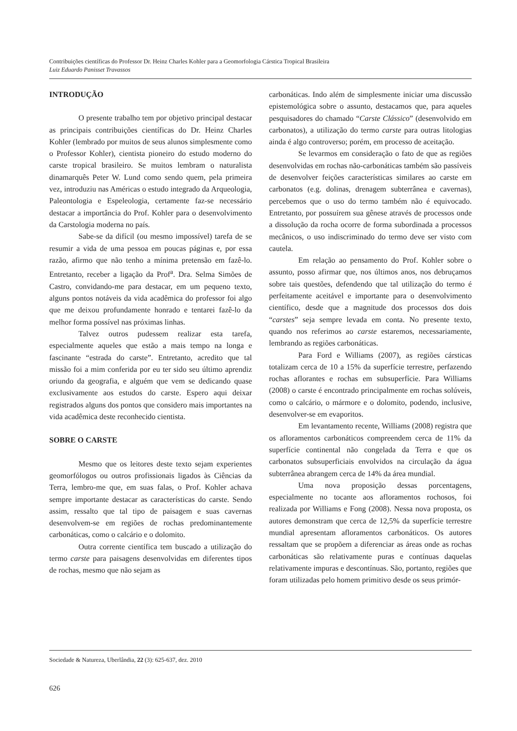Contribuições científicas do Professor Dr. Heinz Charles Kohler para a Geomorfologia Cárstica Tropical Brasileira
Luiz Eduardo Panisset Travassos
INTRODUÇÃO
O presente trabalho tem por objetivo principal destacar as principais contribuições científicas do Dr. Heinz Charles Kohler (lembrado por muitos de seus alunos simplesmente como o Professor Kohler), cientista pioneiro do estudo moderno do carste tropical brasileiro. Se muitos lembram o naturalista dinamarquês Peter W. Lund como sendo quem, pela primeira vez, introduziu nas Américas o estudo integrado da Arqueologia, Paleontologia e Espeleologia, certamente faz-se necessário destacar a importância do Prof. Kohler para o desenvolvimento da Carstologia moderna no país.
Sabe-se da difícil (ou mesmo impossível) tarefa de se resumir a vida de uma pessoa em poucas páginas e, por essa razão, afirmo que não tenho a mínima pretensão em fazê-lo. Entretanto, receber a ligação da Prof<sup>a</sup>. Dra. Selma Simões de Castro, convidando-me para destacar, em um pequeno texto, alguns pontos notáveis da vida acadêmica do professor foi algo que me deixou profundamente honrado e tentarei fazê-lo da melhor forma possível nas próximas linhas.
Talvez outros pudessem realizar esta tarefa, especialmente aqueles que estão a mais tempo na longa e fascinante “estrada do carste”. Entretanto, acredito que tal missão foi a mim conferida por eu ter sido seu último aprendiz oriundo da geografia, e alguém que vem se dedicando quase exclusivamente aos estudos do carste. Espero aqui deixar registrados alguns dos pontos que considero mais importantes na vida acadêmica deste reconhecido cientista.
SOBRE O CARSTE
Mesmo que os leitores deste texto sejam experientes geomorfólogos ou outros profissionais ligados às Ciências da Terra, lembro-me que, em suas falas, o Prof. Kohler achava sempre importante destacar as características do carste. Sendo assim, ressalto que tal tipo de paisagem e suas cavernas desenvolvem-se em regiões de rochas predominantemente carbonáticas, como o calcário e o dolomito.
Outra corrente científica tem buscado a utilização do termo carste para paisagens desenvolvidas em diferentes tipos de rochas, mesmo que não sejam as
carbonáticas. Indo além de simplesmente iniciar uma discussão epistemológica sobre o assunto, destacamos que, para aqueles pesquisadores do chamado “Carste Clássico” (desenvolvido em carbonatos), a utilização do termo carste para outras litologias ainda é algo controverso; porém, em processo de aceitação.
Se levarmos em consideração o fato de que as regiões desenvolvidas em rochas não-carbonáticas também são passíveis de desenvolver feições características similares ao carste em carbonatos (e.g. dolinas, drenagem subterrânea e cavernas), percebemos que o uso do termo também não é equivocado. Entretanto, por possuírem sua gênese através de processos onde a dissolução da rocha ocorre de forma subordinada a processos mecânicos, o uso indiscriminado do termo deve ser visto com cautela.
Em relação ao pensamento do Prof. Kohler sobre o assunto, posso afirmar que, nos últimos anos, nos debruçamos sobre tais questões, defendendo que tal utilização do termo é perfeitamente aceitável e importante para o desenvolvimento científico, desde que a magnitude dos processos dos dois “carstes” seja sempre levada em conta. No presente texto, quando nos referimos ao carste estaremos, necessariamente, lembrando as regiões carbonáticas.
Para Ford e Williams (2007), as regiões cársticas totalizam cerca de 10 a 15% da superfície terrestre, perfazendo rochas aflorantes e rochas em subsuperfície. Para Williams (2008) o carste é encontrado principalmente em rochas solúveis, como o calcário, o mármore e o dolomito, podendo, inclusive, desenvolver-se em evaporitos.
Em levantamento recente, Williams (2008) registra que os afloramentos carbonáticos compreendem cerca de 11% da superfície continental não congelada da Terra e que os carbonatos subsuperficiais envolvidos na circulação da água subterrânea abrangem cerca de 14% da área mundial.
Uma nova proposição dessas porcentagens, especialmente no tocante aos afloramentos rochosos, foi realizada por Williams e Fong (2008). Nessa nova proposta, os autores demonstram que cerca de 12,5% da superfície terrestre mundial apresentam afloramentos carbonáticos. Os autores ressaltam que se propõem a diferenciar as áreas onde as rochas carbonáticas são relativamente puras e contínuas daquelas relativamente impuras e descontínuas. São, portanto, regiões que foram utilizadas pelo homem primitivo desde os seus primór-
Sociedade & Natureza, Uberlândia, 22 (3): 625-637, dez. 2010
626